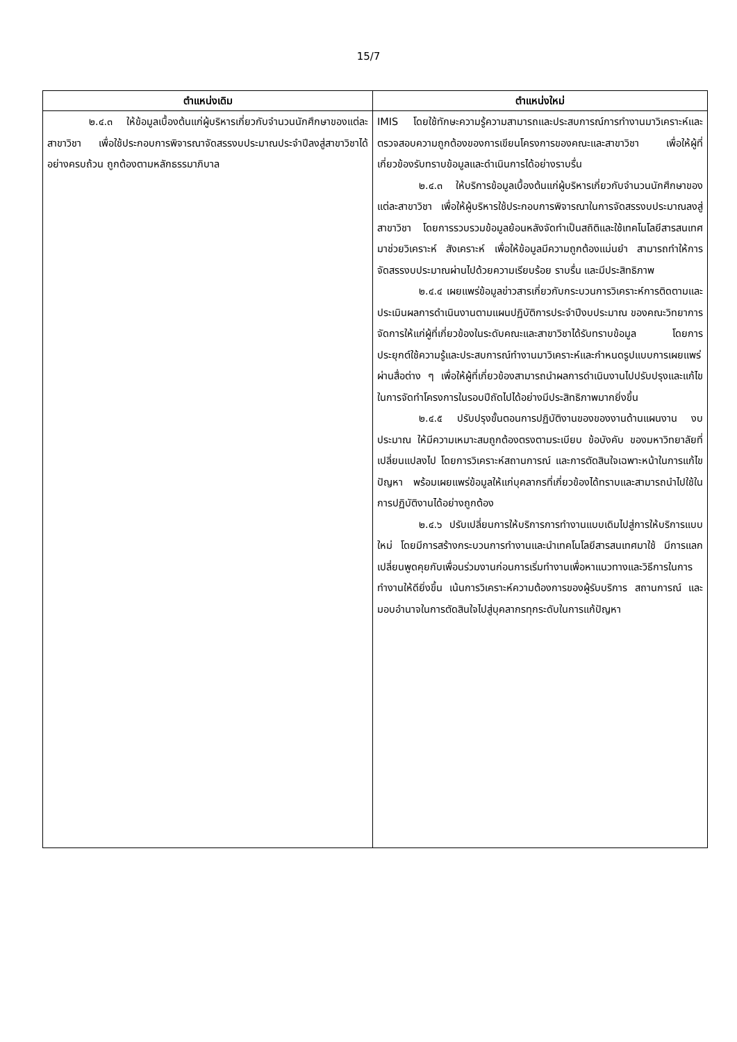15/7
| ตำแหน่งเดิม | ตำแหน่งใหม่ |
| --- | --- |
| ๒.๔.๓ ให้ข้อมูลเบื้องต้นแก่ผู้บริหารเกี่ยวกับจำนวนนักศึกษาของแต่ละสาขาวิชา เพื่อใช้ประกอบการพิจารณาจัดสรรงบประมาณประจำปีลงสู่สาขาวิชาได้อย่างครบถ้วน ถูกต้องตามหลักธรรมาภิบาล | IMIS โดยใช้ทักษะความรู้ความสามารถและประสบการณ์การทำงานมาวิเคราะห์และตรวจสอบความถูกต้องของการเขียนโครงการของคณะและสาขาวิชา เพื่อให้ผู้ที่เกี่ยวข้องรับทราบข้อมูลและดำเนินการได้อย่างราบรื่น ๒.๔.๓ ให้บริการข้อมูลเบื้องต้นแก่ผู้บริหารเกี่ยวกับจำนวนนักศึกษาของแต่ละสาขาวิชา เพื่อให้ผู้บริหารใช้ประกอบการพิจารณาในการจัดสรรงบประมาณลงสู่สาขาวิชา โดยการรวบรวมข้อมูลย้อนหลังจัดทำเป็นสถิติและใช้เทคโนโลยีสารสนเทศมาช่วยวิเคราะห์ สังเคราะห์ เพื่อให้ข้อมูลมีความถูกต้องแม่นยำ สามารถทำให้การจัดสรรงบประมาณผ่านไปด้วยความเรียบร้อย ราบรื่น และมีประสิทธิภาพ ๒.๔.๔ เผยแพร่ข้อมูลข่าวสารเกี่ยวกับกระบวนการวิเคราะห์การติดตามและประเมินผลการดำเนินงานตามแผนปฏิบัติการประจำปีงบประมาณ ของคณะวิทยาการจัดการให้แก่ผู้ที่เกี่ยวข้องในระดับคณะและสาขาวิชาได้รับทราบข้อมูล โดยการประยุกต์ใช้ความรู้และประสบการณ์ทำงานมาวิเคราะห์และกำหนดรูปแบบการเผยแพร่ผ่านสื่อต่าง ๆ เพื่อให้ผู้ที่เกี่ยวข้องสามารถนำผลการดำเนินงานไปปรับปรุงและแก้ไขในการจัดทำโครงการในรอบปีถัดไปได้อย่างมีประสิทธิภาพมากยิ่งขึ้น ๒.๔.๕ ปรับปรุงขั้นตอนการปฏิบัติงานของของงานด้านแผนงาน งบประมาณ ให้มีความเหมาะสมถูกต้องตรงตามระเบียบ ข้อบังคับ ของมหาวิทยาลัยที่เปลี่ยนแปลงไป โดยการวิเคราะห์สถานการณ์ และการตัดสินใจเฉพาะหน้าในการแก้ไขปัญหา พร้อมเผยแพร่ข้อมูลให้แก่บุคลากรที่เกี่ยวข้องได้ทราบและสามารถนำไปใช้ในการปฏิบัติงานได้อย่างถูกต้อง ๒.๔.๖ ปรับเปลี่ยนการให้บริการการทำงานแบบเดิมไปสู่การให้บริการแบบใหม่ โดยมีการสร้างกระบวนการทำงานและนำเทคโนโลยีสารสนเทศมาใช้ มีการแลกเปลี่ยนพูดคุยกับเพื่อนร่วมงานก่อนการเริ่มทำงานเพื่อหาแนวทางและวิธีการในการทำงานให้ดียิ่งขึ้น เน้นการวิเคราะห์ความต้องการของผู้รับบริการ สถานการณ์ และมอบอำนาจในการตัดสินใจไปสู่บุคลากรทุกระดับในการแก้ปัญหา |